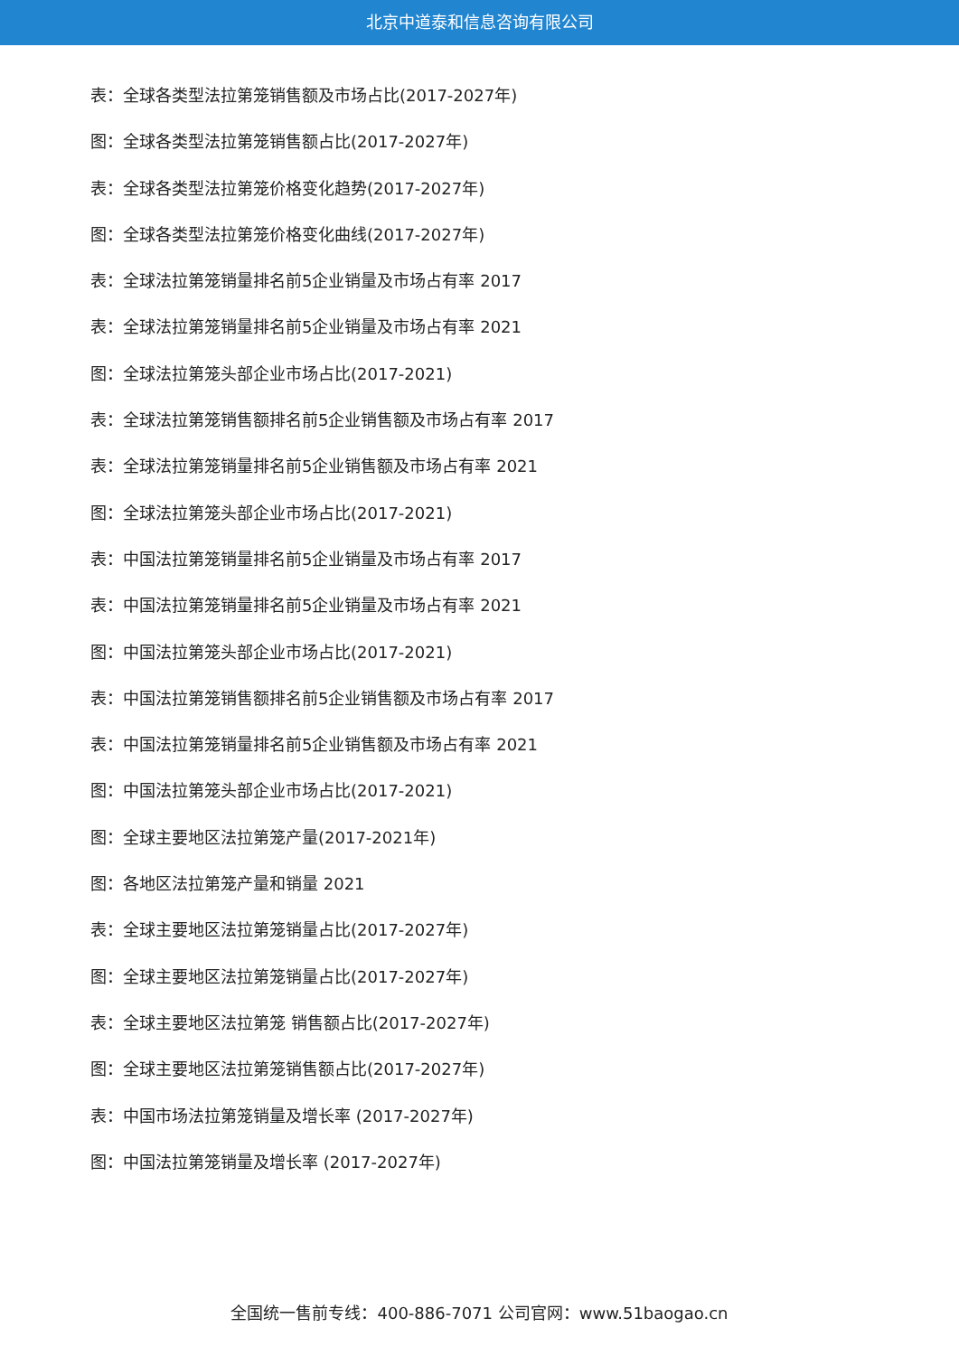北京中道泰和信息咨询有限公司
表：全球各类型法拉第笼销售额及市场占比(2017-2027年)
图：全球各类型法拉第笼销售额占比(2017-2027年)
表：全球各类型法拉第笼价格变化趋势(2017-2027年)
图：全球各类型法拉第笼价格变化曲线(2017-2027年)
表：全球法拉第笼销量排名前5企业销量及市场占有率 2017
表：全球法拉第笼销量排名前5企业销量及市场占有率 2021
图：全球法拉第笼头部企业市场占比(2017-2021)
表：全球法拉第笼销售额排名前5企业销售额及市场占有率 2017
表：全球法拉第笼销量排名前5企业销售额及市场占有率 2021
图：全球法拉第笼头部企业市场占比(2017-2021)
表：中国法拉第笼销量排名前5企业销量及市场占有率 2017
表：中国法拉第笼销量排名前5企业销量及市场占有率 2021
图：中国法拉第笼头部企业市场占比(2017-2021)
表：中国法拉第笼销售额排名前5企业销售额及市场占有率 2017
表：中国法拉第笼销量排名前5企业销售额及市场占有率 2021
图：中国法拉第笼头部企业市场占比(2017-2021)
图：全球主要地区法拉第笼产量(2017-2021年)
图：各地区法拉第笼产量和销量 2021
表：全球主要地区法拉第笼销量占比(2017-2027年)
图：全球主要地区法拉第笼销量占比(2017-2027年)
表：全球主要地区法拉第笼 销售额占比(2017-2027年)
图：全球主要地区法拉第笼销售额占比(2017-2027年)
表：中国市场法拉第笼销量及增长率 (2017-2027年)
图：中国法拉第笼销量及增长率 (2017-2027年)
全国统一售前专线：400-886-7071 公司官网：www.51baogao.cn